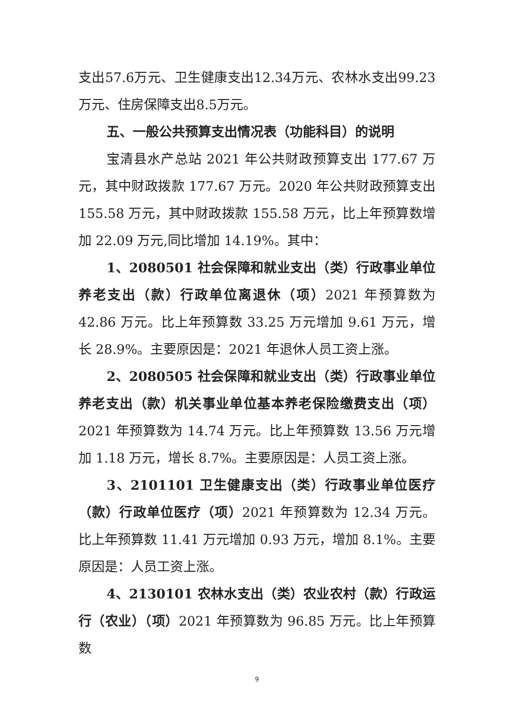支出57.6万元、卫生健康支出12.34万元、农林水支出99.23万元、住房保障支出8.5万元。
五、一般公共预算支出情况表（功能科目）的说明
宝清县水产总站 2021 年公共财政预算支出 177.67 万元，其中财政拨款 177.67 万元。2020 年公共财政预算支出 155.58 万元，其中财政拨款 155.58 万元，比上年预算数增加 22.09 万元,同比增加 14.19%。其中：
1、2080501 社会保障和就业支出（类）行政事业单位养老支出（款）行政单位离退休（项）2021 年预算数为 42.86 万元。比上年预算数 33.25 万元增加 9.61 万元，增长 28.9%。主要原因是：2021 年退休人员工资上涨。
2、2080505 社会保障和就业支出（类）行政事业单位养老支出（款）机关事业单位基本养老保险缴费支出（项）2021 年预算数为 14.74 万元。比上年预算数 13.56 万元增加 1.18 万元，增长 8.7%。主要原因是：人员工资上涨。
3、2101101 卫生健康支出（类）行政事业单位医疗（款）行政单位医疗（项）2021 年预算数为 12.34 万元。比上年预算数 11.41 万元增加 0.93 万元，增加 8.1%。主要原因是：人员工资上涨。
4、2130101 农林水支出（类）农业农村（款）行政运行（农业）（项）2021 年预算数为 96.85 万元。比上年预算数
9